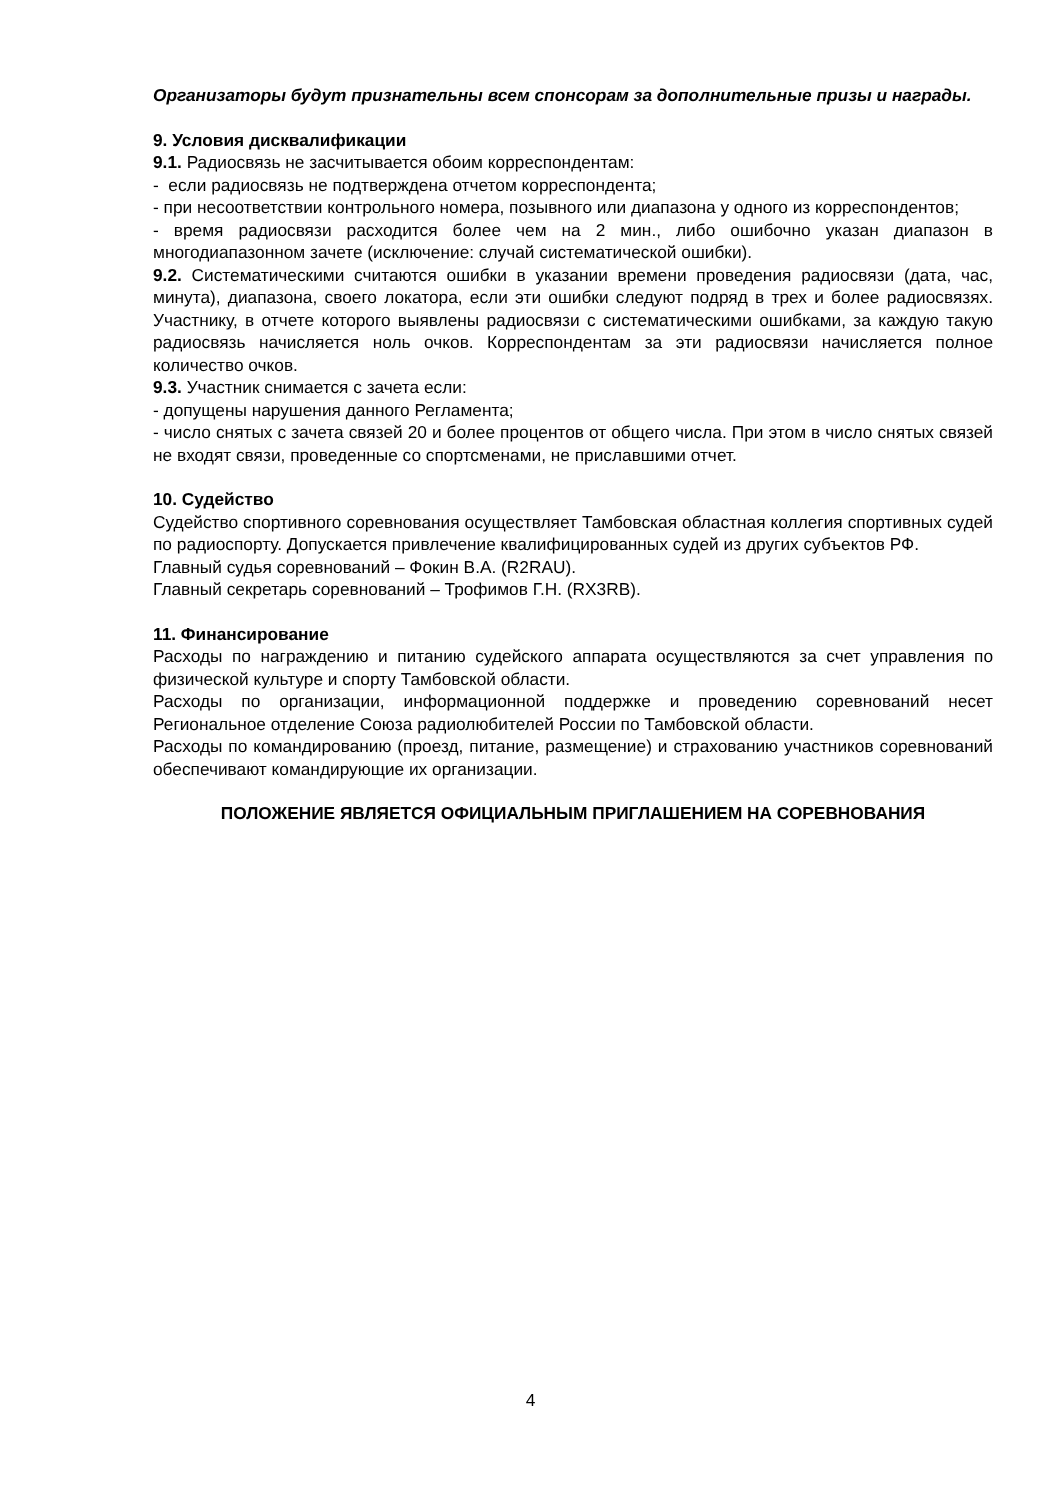Организаторы будут признательны всем спонсорам за дополнительные призы и награды.
9. Условия дисквалификации
9.1. Радиосвязь не засчитывается обоим корреспондентам:
- если радиосвязь не подтверждена отчетом корреспондента;
- при несоответствии контрольного номера, позывного или диапазона у одного из корреспондентов;
- время радиосвязи расходится более чем на 2 мин., либо ошибочно указан диапазон в многодиапазонном зачете (исключение: случай систематической ошибки).
9.2. Систематическими считаются ошибки в указании времени проведения радиосвязи (дата, час, минута), диапазона, своего локатора, если эти ошибки следуют подряд в трех и более радиосвязях. Участнику, в отчете которого выявлены радиосвязи с систематическими ошибками, за каждую такую радиосвязь начисляется ноль очков. Корреспондентам за эти радиосвязи начисляется полное количество очков.
9.3. Участник снимается с зачета если:
- допущены нарушения данного Регламента;
- число снятых с зачета связей 20 и более процентов от общего числа. При этом в число снятых связей не входят связи, проведенные со спортсменами, не приславшими отчет.
10. Судейство
Судейство спортивного соревнования осуществляет Тамбовская областная коллегия спортивных судей по радиоспорту. Допускается привлечение квалифицированных судей из других субъектов РФ.
Главный судья соревнований – Фокин В.А. (R2RAU).
Главный секретарь соревнований – Трофимов Г.Н. (RX3RB).
11. Финансирование
Расходы по награждению и питанию судейского аппарата осуществляются за счет управления по физической культуре и спорту Тамбовской области.
Расходы по организации, информационной поддержке и проведению соревнований несет Региональное отделение Союза радиолюбителей России по Тамбовской области.
Расходы по командированию (проезд, питание, размещение) и страхованию участников соревнований обеспечивают командирующие их организации.
ПОЛОЖЕНИЕ ЯВЛЯЕТСЯ ОФИЦИАЛЬНЫМ ПРИГЛАШЕНИЕМ НА СОРЕВНОВАНИЯ
4